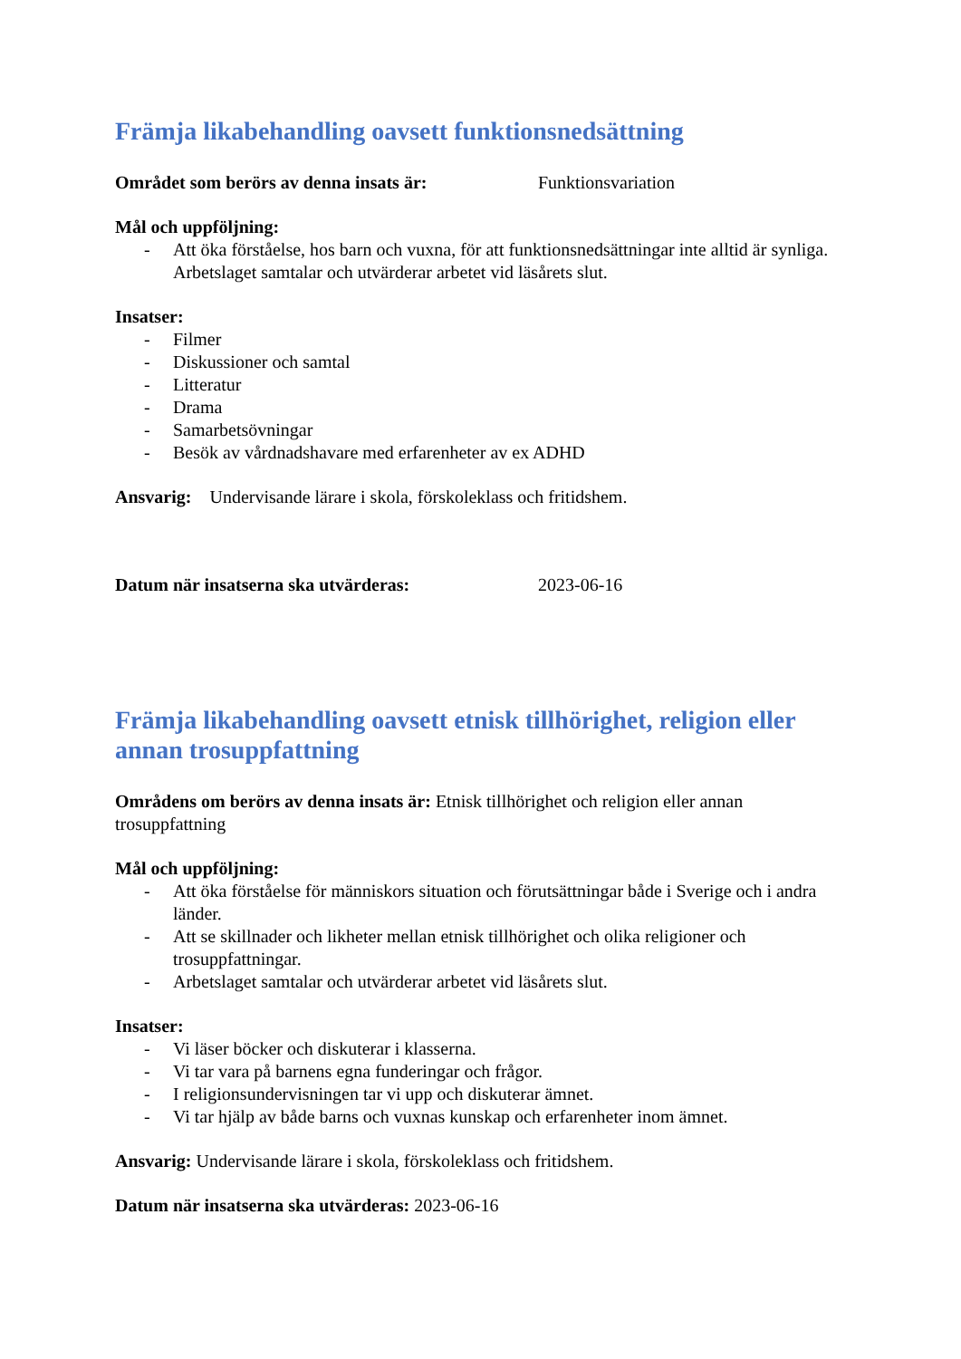Främja likabehandling oavsett funktionsnedsättning
Området som berörs av denna insats är: Funktionsvariation
Mål och uppföljning:
- Att öka förståelse, hos barn och vuxna, för att funktionsnedsättningar inte alltid är synliga.
Arbetslaget samtalar och utvärderar arbetet vid läsårets slut.
Insatser:
- Filmer
- Diskussioner och samtal
- Litteratur
- Drama
- Samarbetsövningar
- Besök av vårdnadshavare med erfarenheter av ex ADHD
Ansvarig: Undervisande lärare i skola, förskoleklass och fritidshem.
Datum när insatserna ska utvärderas: 2023-06-16
Främja likabehandling oavsett etnisk tillhörighet, religion eller annan trosuppfattning
Områdens om berörs av denna insats är: Etnisk tillhörighet och religion eller annan trosuppfattning
Mål och uppföljning:
- Att öka förståelse för människors situation och förutsättningar både i Sverige och i andra länder.
- Att se skillnader och likheter mellan etnisk tillhörighet och olika religioner och trosuppfattningar.
- Arbetslaget samtalar och utvärderar arbetet vid läsårets slut.
Insatser:
- Vi läser böcker och diskuterar i klasserna.
- Vi tar vara på barnens egna funderingar och frågor.
- I religionsundervisningen tar vi upp och diskuterar ämnet.
- Vi tar hjälp av både barns och vuxnas kunskap och erfarenheter inom ämnet.
Ansvarig: Undervisande lärare i skola, förskoleklass och fritidshem.
Datum när insatserna ska utvärderas: 2023-06-16